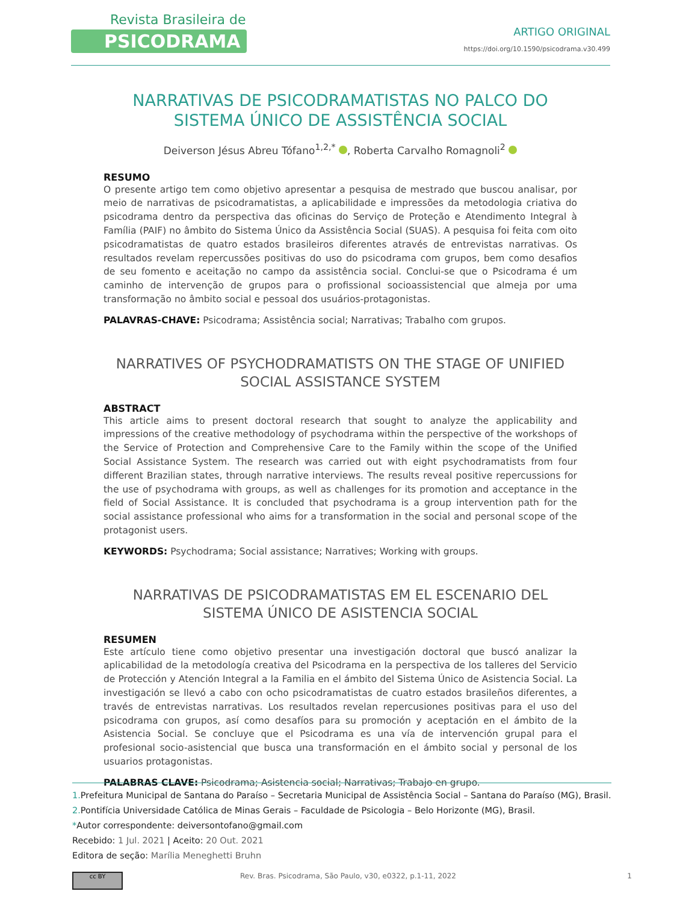Revista Brasileira de
PSICODRAMA
ARTIGO ORIGINAL
https://doi.org/10.1590/psicodrama.v30.499
NARRATIVAS DE PSICODRAMATISTAS NO PALCO DO SISTEMA ÚNICO DE ASSISTÊNCIA SOCIAL
Deiverson Jésus Abreu Tófano<sup>1,2,*</sup> , Roberta Carvalho Romagnoli<sup>2</sup>
RESUMO
O presente artigo tem como objetivo apresentar a pesquisa de mestrado que buscou analisar, por meio de narrativas de psicodramatistas, a aplicabilidade e impressões da metodologia criativa do psicodrama dentro da perspectiva das oficinas do Serviço de Proteção e Atendimento Integral à Família (PAIF) no âmbito do Sistema Único da Assistência Social (SUAS). A pesquisa foi feita com oito psicodramatistas de quatro estados brasileiros diferentes através de entrevistas narrativas. Os resultados revelam repercussões positivas do uso do psicodrama com grupos, bem como desafios de seu fomento e aceitação no campo da assistência social. Conclui-se que o Psicodrama é um caminho de intervenção de grupos para o profissional socioassistencial que almeja por uma transformação no âmbito social e pessoal dos usuários-protagonistas.
PALAVRAS-CHAVE: Psicodrama; Assistência social; Narrativas; Trabalho com grupos.
NARRATIVES OF PSYCHODRAMATISTS ON THE STAGE OF UNIFIED SOCIAL ASSISTANCE SYSTEM
ABSTRACT
This article aims to present doctoral research that sought to analyze the applicability and impressions of the creative methodology of psychodrama within the perspective of the workshops of the Service of Protection and Comprehensive Care to the Family within the scope of the Unified Social Assistance System. The research was carried out with eight psychodramatists from four different Brazilian states, through narrative interviews. The results reveal positive repercussions for the use of psychodrama with groups, as well as challenges for its promotion and acceptance in the field of Social Assistance. It is concluded that psychodrama is a group intervention path for the social assistance professional who aims for a transformation in the social and personal scope of the protagonist users.
KEYWORDS: Psychodrama; Social assistance; Narratives; Working with groups.
NARRATIVAS DE PSICODRAMATISTAS EM EL ESCENARIO DEL SISTEMA ÚNICO DE ASISTENCIA SOCIAL
RESUMEN
Este artículo tiene como objetivo presentar una investigación doctoral que buscó analizar la aplicabilidad de la metodología creativa del Psicodrama en la perspectiva de los talleres del Servicio de Protección y Atención Integral a la Familia en el ámbito del Sistema Único de Asistencia Social. La investigación se llevó a cabo con ocho psicodramatistas de cuatro estados brasileños diferentes, a través de entrevistas narrativas. Los resultados revelan repercusiones positivas para el uso del psicodrama con grupos, así como desafíos para su promoción y aceptación en el ámbito de la Asistencia Social. Se concluye que el Psicodrama es una vía de intervención grupal para el profesional socio-asistencial que busca una transformación en el ámbito social y personal de los usuarios protagonistas.
PALABRAS CLAVE: Psicodrama; Asistencia social; Narrativas; Trabajo en grupo.
1. Prefeitura Municipal de Santana do Paraíso – Secretaria Municipal de Assistência Social – Santana do Paraíso (MG), Brasil.
2. Pontifícia Universidade Católica de Minas Gerais – Faculdade de Psicologia – Belo Horizonte (MG), Brasil.
*Autor correspondente: deiversontofano@gmail.com
Recebido: 1 Jul. 2021 | Aceito: 20 Out. 2021
Editora de seção: Marília Meneghetti Bruhn
cc BY Rev. Bras. Psicodrama, São Paulo, v30, e0322, p.1-11, 2022 1